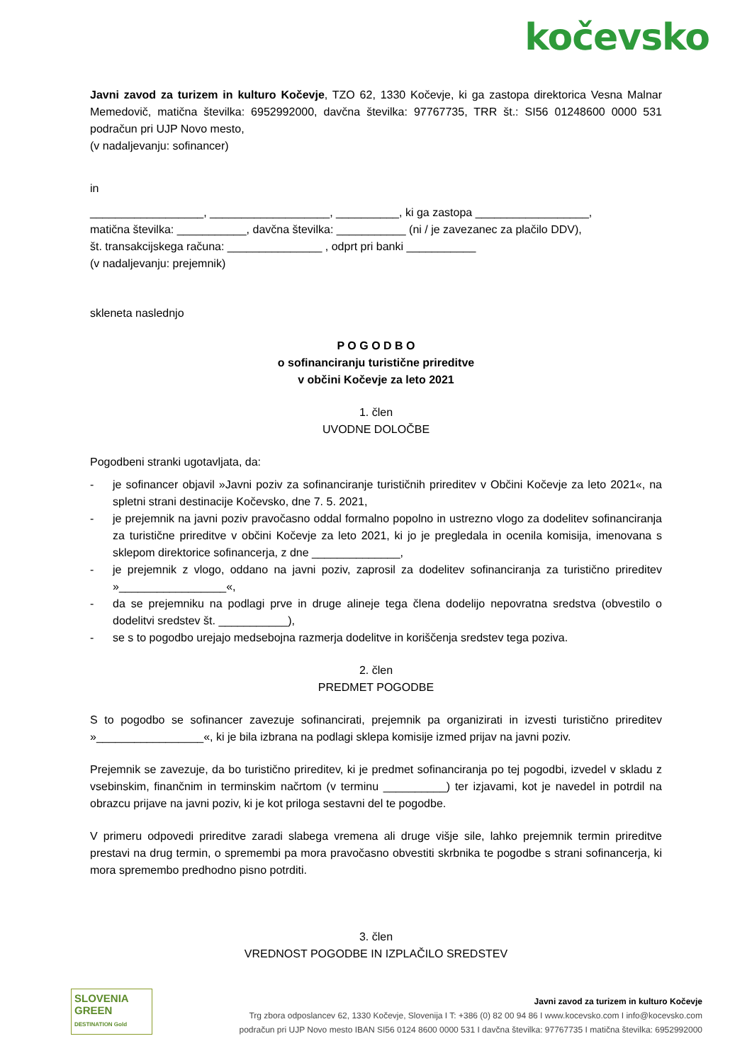kočevsko
Javni zavod za turizem in kulturo Kočevje, TZO 62, 1330 Kočevje, ki ga zastopa direktorica Vesna Malnar Memedovič, matična številka: 6952992000, davčna številka: 97767735, TRR št.: SI56 01248600 0000 531 podračun pri UJP Novo mesto,
(v nadaljevanju: sofinancer)
in
__________________, ___________________, __________, ki ga zastopa __________________,
matična številka: ___________, davčna številka: ___________ (ni / je zavezanec za plačilo DDV),
št. transakcijskega računa: _______________ , odprt pri banki ___________
(v nadaljevanju: prejemnik)
skleneta naslednjo
P O G O D B O
o sofinanciranju turistične prireditve
v občini Kočevje za leto 2021
1. člen
UVODNE DOLOČBE
Pogodbeni stranki ugotavljata, da:
- je sofinancer objavil »Javni poziv za sofinanciranje turističnih prireditev v Občini Kočevje za leto 2021«, na spletni strani destinacije Kočevsko, dne 7. 5. 2021,
- je prejemnik na javni poziv pravočasno oddal formalno popolno in ustrezno vlogo za dodelitev sofinanciranja za turistične prireditve v občini Kočevje za leto 2021, ki jo je pregledala in ocenila komisija, imenovana s sklepom direktorice sofinancerja, z dne ______________,
- je prejemnik z vlogo, oddano na javni poziv, zaprosil za dodelitev sofinanciranja za turistično prireditev »_________________«,
- da se prejemniku na podlagi prve in druge alineje tega člena dodelijo nepovratna sredstva (obvestilo o dodelitvi sredstev št. ___________),
- se s to pogodbo urejajo medsebojna razmerja dodelitve in koriščenja sredstev tega poziva.
2. člen
PREDMET POGODBE
S to pogodbo se sofinancer zavezuje sofinancirati, prejemnik pa organizirati in izvesti turistično prireditev »_________________«, ki je bila izbrana na podlagi sklepa komisije izmed prijav na javni poziv.
Prejemnik se zavezuje, da bo turistično prireditev, ki je predmet sofinanciranja po tej pogodbi, izvedel v skladu z vsebinskim, finančnim in terminskim načrtom (v terminu __________) ter izjavami, kot je navedel in potrdil na obrazcu prijave na javni poziv, ki je kot priloga sestavni del te pogodbe.
V primeru odpovedi prireditve zaradi slabega vremena ali druge višje sile, lahko prejemnik termin prireditve prestavi na drug termin, o spremembi pa mora pravočasno obvestiti skrbnika te pogodbe s strani sofinancerja, ki mora spremembo predhodno pisno potrditi.
3. člen
VREDNOST POGODBE IN IZPLAČILO SREDSTEV
SLOVENIA
GREEN
DESTINATION Gold
Javni zavod za turizem in kulturo Kočevje
Trg zbora odposlancev 62, 1330 Kočevje, Slovenija I T: +386 (0) 82 00 94 86 I www.kocevsko.com I info@kocevsko.com
podračun pri UJP Novo mesto IBAN SI56 0124 8600 0000 531 I davčna številka: 97767735 I matična številka: 6952992000